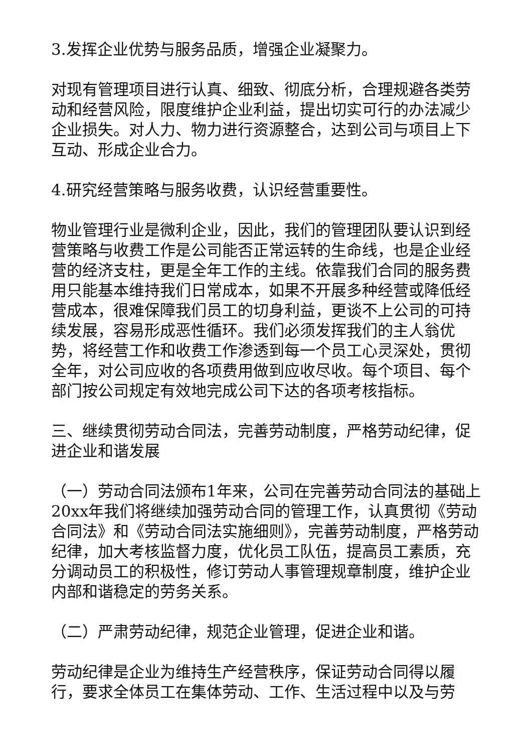3.发挥企业优势与服务品质，增强企业凝聚力。
对现有管理项目进行认真、细致、彻底分析，合理规避各类劳动和经营风险，限度维护企业利益，提出切实可行的办法减少企业损失。对人力、物力进行资源整合，达到公司与项目上下互动、形成企业合力。
4.研究经营策略与服务收费，认识经营重要性。
物业管理行业是微利企业，因此，我们的管理团队要认识到经营策略与收费工作是公司能否正常运转的生命线，也是企业经营的经济支柱，更是全年工作的主线。依靠我们合同的服务费用只能基本维持我们日常成本，如果不开展多种经营或降低经营成本，很难保障我们员工的切身利益，更谈不上公司的可持续发展，容易形成恶性循环。我们必须发挥我们的主人翁优势，将经营工作和收费工作渗透到每一个员工心灵深处，贯彻全年，对公司应收的各项费用做到应收尽收。每个项目、每个部门按公司规定有效地完成公司下达的各项考核指标。
三、继续贯彻劳动合同法，完善劳动制度，严格劳动纪律，促进企业和谐发展
（一）劳动合同法颁布1年来，公司在完善劳动合同法的基础上20xx年我们将继续加强劳动合同的管理工作，认真贯彻《劳动合同法》和《劳动合同法实施细则》，完善劳动制度，严格劳动纪律，加大考核监督力度，优化员工队伍，提高员工素质，充分调动员工的积极性，修订劳动人事管理规章制度，维护企业内部和谐稳定的劳务关系。
（二）严肃劳动纪律，规范企业管理，促进企业和谐。
劳动纪律是企业为维持生产经营秩序，保证劳动合同得以履行，要求全体员工在集体劳动、工作、生活过程中以及与劳